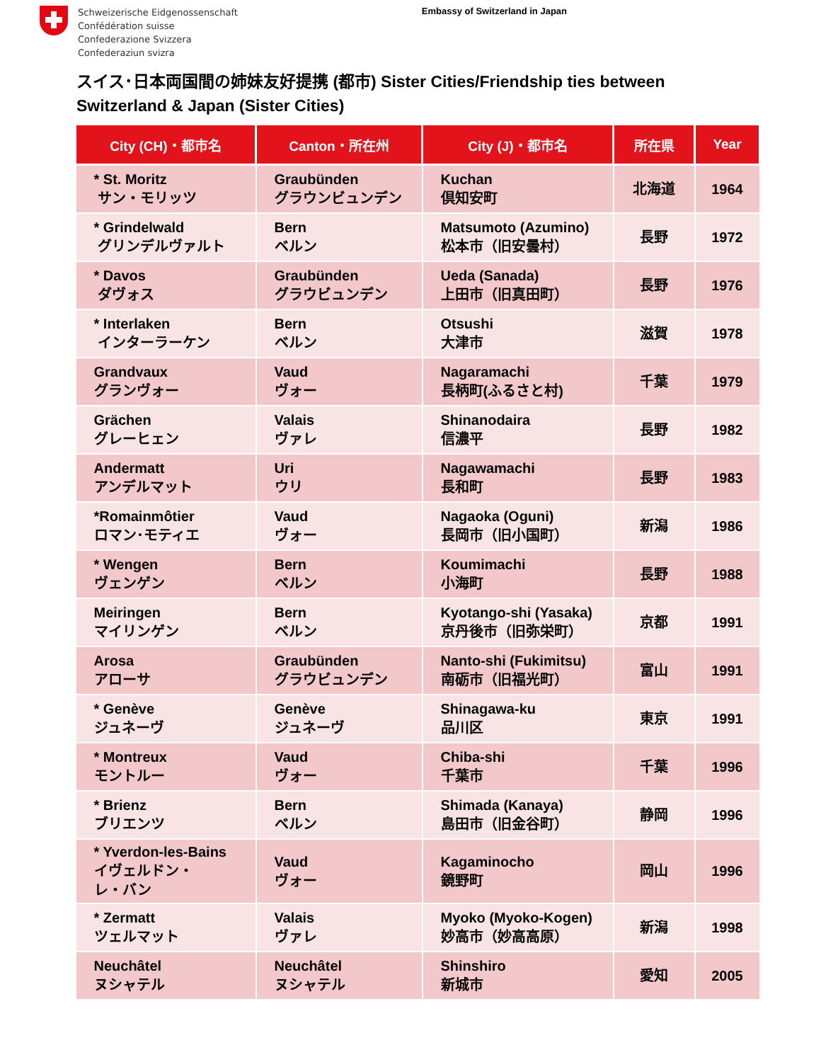Schweizerische Eidgenossenschaft
Confédération suisse
Confederazione Svizzera
Confederaziun svizra
Embassy of Switzerland in Japan
スイス･日本両国間の姉妹友好提携 (都市) Sister Cities/Friendship ties between Switzerland & Japan (Sister Cities)
| City (CH)・都市名 | Canton・所在州 | City (J)・都市名 | 所在県 | Year |
| --- | --- | --- | --- | --- |
| * St. Moritz サン・モリッツ | Graubünden グラウンビュンデン | Kuchan 倶知安町 | 北海道 | 1964 |
| * Grindelwald グリンデルヴァルト | Bern ベルン | Matsumoto (Azumino) 松本市（旧安曇村） | 長野 | 1972 |
| * Davos ダヴォス | Graubünden グラウビュンデン | Ueda (Sanada) 上田市（旧真田町） | 長野 | 1976 |
| * Interlaken インターラーケン | Bern ベルン | Otsushi 大津市 | 滋賀 | 1978 |
| Grandvaux グランヴォー | Vaud ヴォー | Nagaramachi 長柄町(ふるさと村) | 千葉 | 1979 |
| Grächen グレーヒェン | Valais ヴァレ | Shinanodaira 信濃平 | 長野 | 1982 |
| Andermatt アンデルマット | Uri ウリ | Nagawamachi 長和町 | 長野 | 1983 |
| *Romainmôtier ロマン･モティエ | Vaud ヴォー | Nagaoka (Oguni) 長岡市（旧小国町） | 新潟 | 1986 |
| * Wengen ヴェンゲン | Bern ベルン | Koumimachi 小海町 | 長野 | 1988 |
| Meiringen マイリンゲン | Bern ベルン | Kyotango-shi (Yasaka) 京丹後市（旧弥栄町） | 京都 | 1991 |
| Arosa アローサ | Graubünden グラウビュンデン | Nanto-shi (Fukimitsu) 南砺市（旧福光町） | 富山 | 1991 |
| * Genève ジュネーヴ | Genève ジュネーヴ | Shinagawa-ku 品川区 | 東京 | 1991 |
| * Montreux モントルー | Vaud ヴォー | Chiba-shi 千葉市 | 千葉 | 1996 |
| * Brienz ブリエンツ | Bern ベルン | Shimada (Kanaya) 島田市（旧金谷町） | 静岡 | 1996 |
| * Yverdon-les-Bains イヴェルドン・ レ・バン | Vaud ヴォー | Kagaminocho 鏡野町 | 岡山 | 1996 |
| * Zermatt ツェルマット | Valais ヴァレ | Myoko (Myoko-Kogen) 妙高市（妙高高原） | 新潟 | 1998 |
| Neuchâtel ヌシャテル | Neuchâtel ヌシャテル | Shinshiro 新城市 | 愛知 | 2005 |